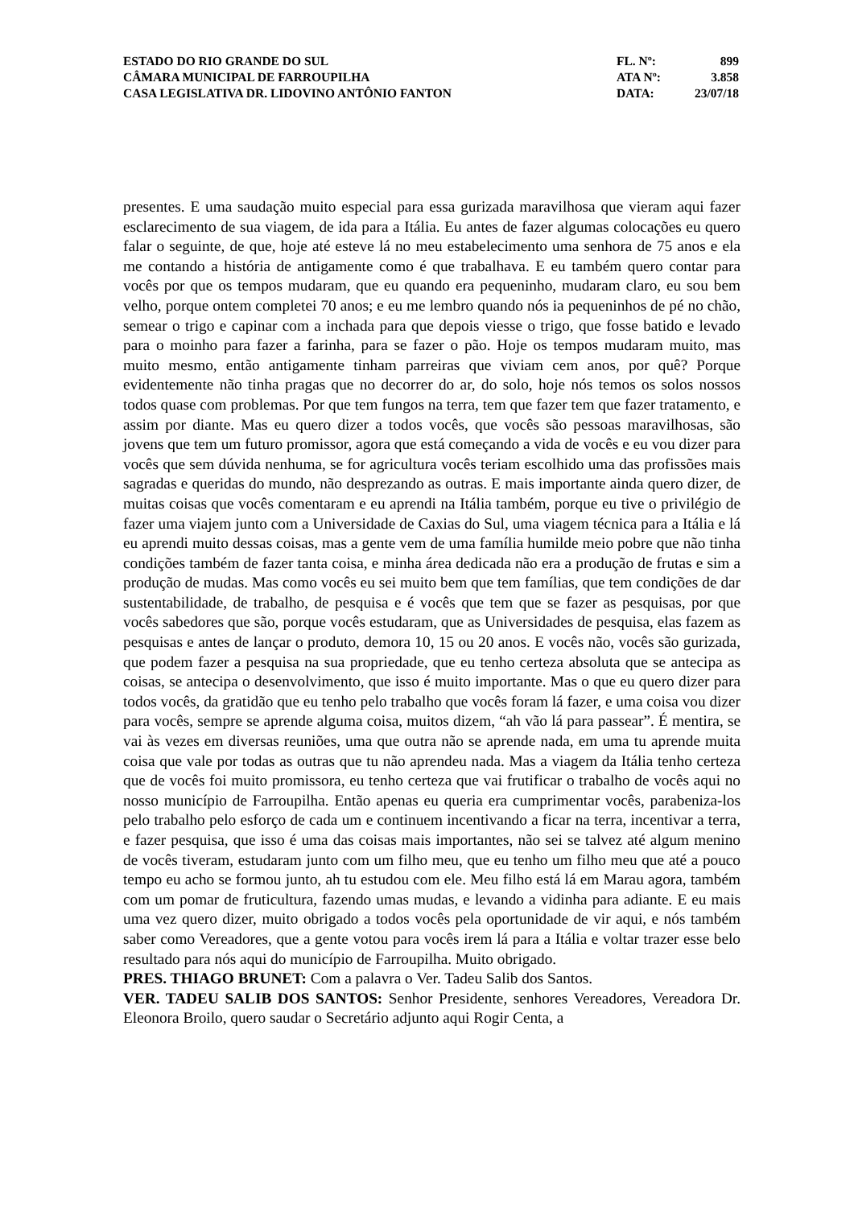| ESTADO DO RIO GRANDE DO SUL | FL. Nº: | 899 |
| CÂMARA MUNICIPAL DE FARROUPILHA | ATA Nº: | 3.858 |
| CASA LEGISLATIVA DR. LIDOVINO ANTÔNIO FANTON | DATA: | 23/07/18 |
presentes. E uma saudação muito especial para essa gurizada maravilhosa que vieram aqui fazer esclarecimento de sua viagem, de ida para a Itália. Eu antes de fazer algumas colocações eu quero falar o seguinte, de que, hoje até esteve lá no meu estabelecimento uma senhora de 75 anos e ela me contando a história de antigamente como é que trabalhava. E eu também quero contar para vocês por que os tempos mudaram, que eu quando era pequeninho, mudaram claro, eu sou bem velho, porque ontem completei 70 anos; e eu me lembro quando nós ia pequeninhos de pé no chão, semear o trigo e capinar com a inchada para que depois viesse o trigo, que fosse batido e levado para o moinho para fazer a farinha, para se fazer o pão. Hoje os tempos mudaram muito, mas muito mesmo, então antigamente tinham parreiras que viviam cem anos, por quê? Porque evidentemente não tinha pragas que no decorrer do ar, do solo, hoje nós temos os solos nossos todos quase com problemas. Por que tem fungos na terra, tem que fazer tem que fazer tratamento, e assim por diante. Mas eu quero dizer a todos vocês, que vocês são pessoas maravilhosas, são jovens que tem um futuro promissor, agora que está começando a vida de vocês e eu vou dizer para vocês que sem dúvida nenhuma, se for agricultura vocês teriam escolhido uma das profissões mais sagradas e queridas do mundo, não desprezando as outras. E mais importante ainda quero dizer, de muitas coisas que vocês comentaram e eu aprendi na Itália também, porque eu tive o privilégio de fazer uma viajem junto com a Universidade de Caxias do Sul, uma viagem técnica para a Itália e lá eu aprendi muito dessas coisas, mas a gente vem de uma família humilde meio pobre que não tinha condições também de fazer tanta coisa, e minha área dedicada não era a produção de frutas e sim a produção de mudas. Mas como vocês eu sei muito bem que tem famílias, que tem condições de dar sustentabilidade, de trabalho, de pesquisa e é vocês que tem que se fazer as pesquisas, por que vocês sabedores que são, porque vocês estudaram, que as Universidades de pesquisa, elas fazem as pesquisas e antes de lançar o produto, demora 10, 15 ou 20 anos. E vocês não, vocês são gurizada, que podem fazer a pesquisa na sua propriedade, que eu tenho certeza absoluta que se antecipa as coisas, se antecipa o desenvolvimento, que isso é muito importante. Mas o que eu quero dizer para todos vocês, da gratidão que eu tenho pelo trabalho que vocês foram lá fazer, e uma coisa vou dizer para vocês, sempre se aprende alguma coisa, muitos dizem, “ah vão lá para passear”. É mentira, se vai às vezes em diversas reuniões, uma que outra não se aprende nada, em uma tu aprende muita coisa que vale por todas as outras que tu não aprendeu nada. Mas a viagem da Itália tenho certeza que de vocês foi muito promissora, eu tenho certeza que vai frutificar o trabalho de vocês aqui no nosso município de Farroupilha. Então apenas eu queria era cumprimentar vocês, parabeniza-los pelo trabalho pelo esforço de cada um e continuem incentivando a ficar na terra, incentivar a terra, e fazer pesquisa, que isso é uma das coisas mais importantes, não sei se talvez até algum menino de vocês tiveram, estudaram junto com um filho meu, que eu tenho um filho meu que até a pouco tempo eu acho se formou junto, ah tu estudou com ele. Meu filho está lá em Marau agora, também com um pomar de fruticultura, fazendo umas mudas, e levando a vidinha para adiante. E eu mais uma vez quero dizer, muito obrigado a todos vocês pela oportunidade de vir aqui, e nós também saber como Vereadores, que a gente votou para vocês irem lá para a Itália e voltar trazer esse belo resultado para nós aqui do município de Farroupilha. Muito obrigado.
PRES. THIAGO BRUNET: Com a palavra o Ver. Tadeu Salib dos Santos.
VER. TADEU SALIB DOS SANTOS: Senhor Presidente, senhores Vereadores, Vereadora Dr. Eleonora Broilo, quero saudar o Secretário adjunto aqui Rogir Centa, a